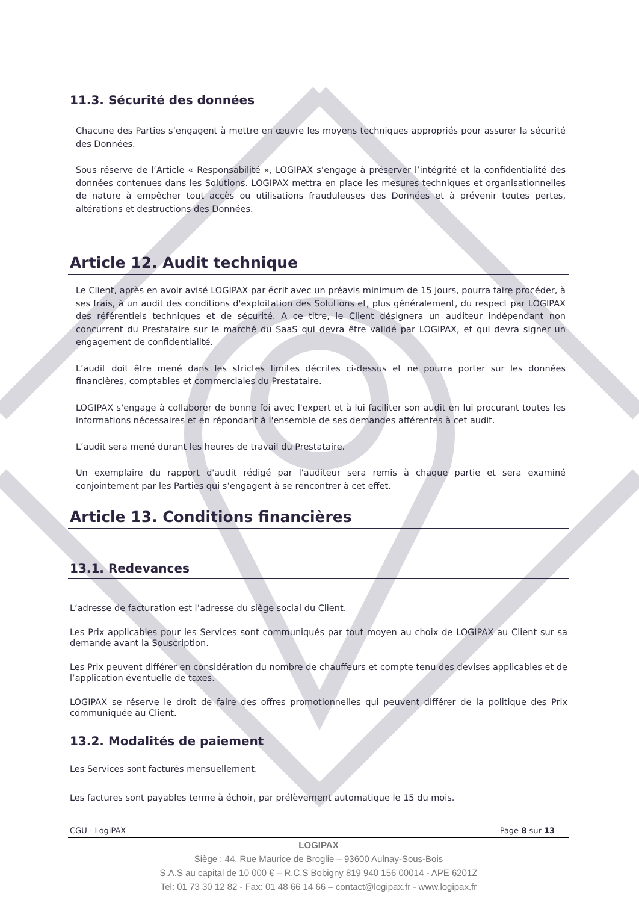11.3. Sécurité des données
Chacune des Parties s’engagent à mettre en œuvre les moyens techniques appropriés pour assurer la sécurité des Données.
Sous réserve de l’Article « Responsabilité », LOGIPAX s’engage à préserver l’intégrité et la confidentialité des données contenues dans les Solutions. LOGIPAX mettra en place les mesures techniques et organisationnelles de nature à empêcher tout accès ou utilisations frauduleuses des Données et à prévenir toutes pertes, altérations et destructions des Données.
Article 12. Audit technique
Le Client, après en avoir avisé LOGIPAX par écrit avec un préavis minimum de 15 jours, pourra faire procéder, à ses frais, à un audit des conditions d'exploitation des Solutions et, plus généralement, du respect par LOGIPAX des référentiels techniques et de sécurité. A ce titre, le Client désignera un auditeur indépendant non concurrent du Prestataire sur le marché du SaaS qui devra être validé par LOGIPAX, et qui devra signer un engagement de confidentialité.
L’audit doit être mené dans les strictes limites décrites ci-dessus et ne pourra porter sur les données financières, comptables et commerciales du Prestataire.
LOGIPAX s'engage à collaborer de bonne foi avec l'expert et à lui faciliter son audit en lui procurant toutes les informations nécessaires et en répondant à l'ensemble de ses demandes afférentes à cet audit.
L’audit sera mené durant les heures de travail du Prestataire.
Un exemplaire du rapport d'audit rédigé par l'auditeur sera remis à chaque partie et sera examiné conjointement par les Parties qui s’engagent à se rencontrer à cet effet.
Article 13. Conditions financières
13.1. Redevances
L’adresse de facturation est l’adresse du siège social du Client.
Les Prix applicables pour les Services sont communiqués par tout moyen au choix de LOGIPAX au Client sur sa demande avant la Souscription.
Les Prix peuvent différer en considération du nombre de chauffeurs et compte tenu des devises applicables et de l’application éventuelle de taxes.
LOGIPAX se réserve le droit de faire des offres promotionnelles qui peuvent différer de la politique des Prix communiquée au Client.
13.2. Modalités de paiement
Les Services sont facturés mensuellement.
Les factures sont payables terme à échoir, par prélèvement automatique le 15 du mois.
CGU - LogiPAX Page 8 sur 13
LOGIPAX
Siège : 44, Rue Maurice de Broglie – 93600 Aulnay-Sous-Bois
S.A.S au capital de 10 000 € – R.C.S Bobigny 819 940 156 00014 - APE 6201Z
Tel: 01 73 30 12 82 - Fax: 01 48 66 14 66 – contact@logipax.fr - www.logipax.fr